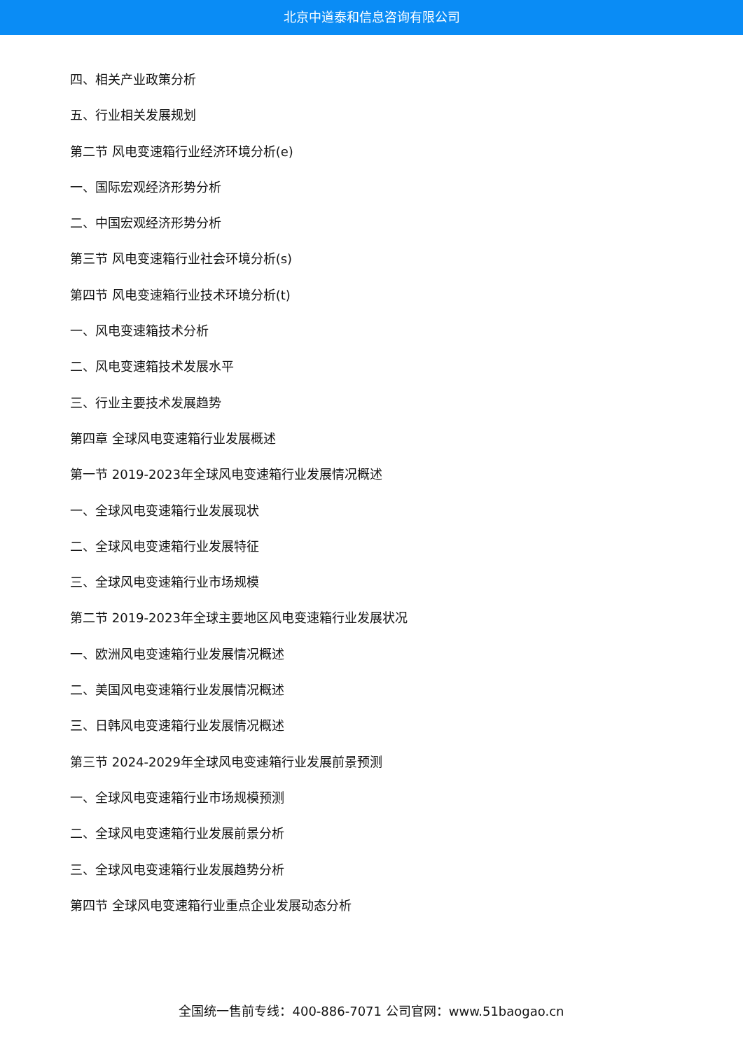北京中道泰和信息咨询有限公司
四、相关产业政策分析
五、行业相关发展规划
第二节 风电变速箱行业经济环境分析(e)
一、国际宏观经济形势分析
二、中国宏观经济形势分析
第三节 风电变速箱行业社会环境分析(s)
第四节 风电变速箱行业技术环境分析(t)
一、风电变速箱技术分析
二、风电变速箱技术发展水平
三、行业主要技术发展趋势
第四章 全球风电变速箱行业发展概述
第一节 2019-2023年全球风电变速箱行业发展情况概述
一、全球风电变速箱行业发展现状
二、全球风电变速箱行业发展特征
三、全球风电变速箱行业市场规模
第二节 2019-2023年全球主要地区风电变速箱行业发展状况
一、欧洲风电变速箱行业发展情况概述
二、美国风电变速箱行业发展情况概述
三、日韩风电变速箱行业发展情况概述
第三节 2024-2029年全球风电变速箱行业发展前景预测
一、全球风电变速箱行业市场规模预测
二、全球风电变速箱行业发展前景分析
三、全球风电变速箱行业发展趋势分析
第四节 全球风电变速箱行业重点企业发展动态分析
全国统一售前专线：400-886-7071 公司官网：www.51baogao.cn